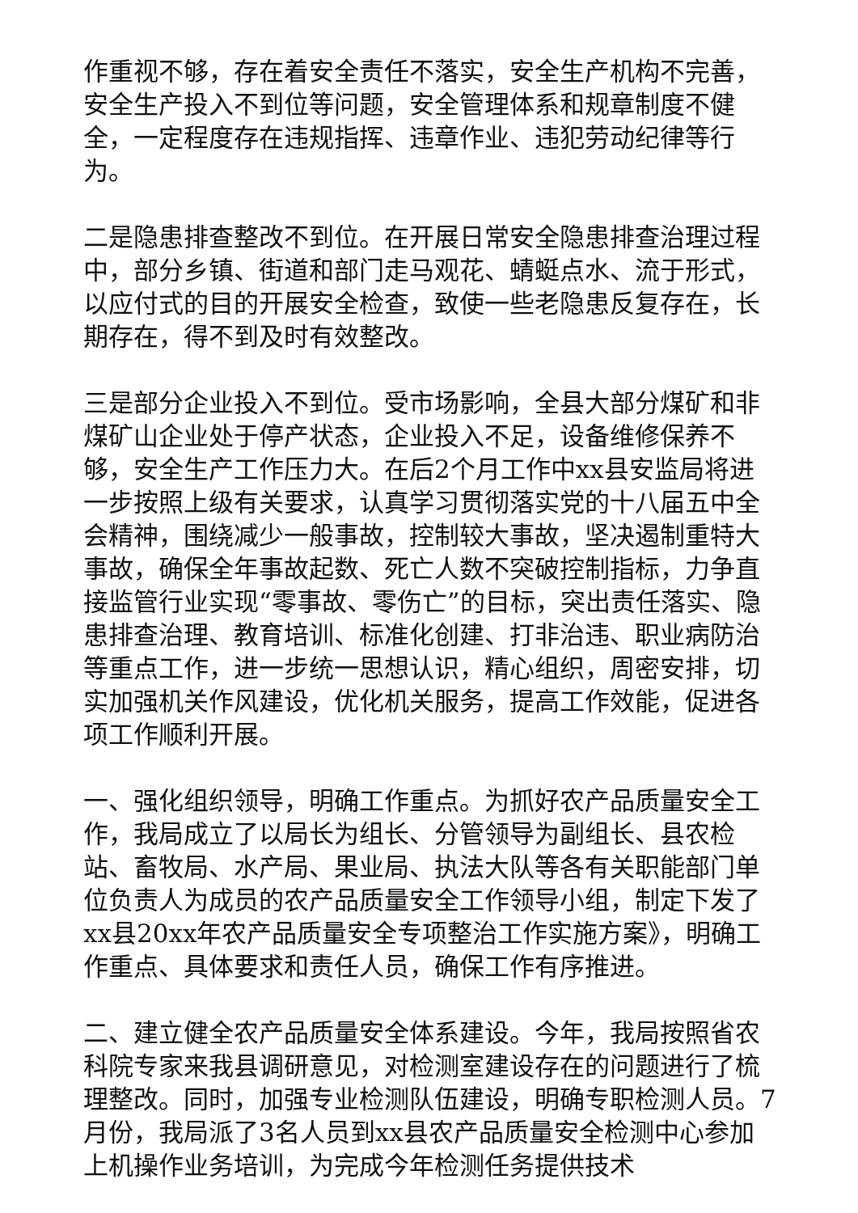作重视不够，存在着安全责任不落实，安全生产机构不完善，安全生产投入不到位等问题，安全管理体系和规章制度不健全，一定程度存在违规指挥、违章作业、违犯劳动纪律等行为。
二是隐患排查整改不到位。在开展日常安全隐患排查治理过程中，部分乡镇、街道和部门走马观花、蜻蜓点水、流于形式，以应付式的目的开展安全检查，致使一些老隐患反复存在，长期存在，得不到及时有效整改。
三是部分企业投入不到位。受市场影响，全县大部分煤矿和非煤矿山企业处于停产状态，企业投入不足，设备维修保养不够，安全生产工作压力大。在后2个月工作中xx县安监局将进一步按照上级有关要求，认真学习贯彻落实党的十八届五中全会精神，围绕减少一般事故，控制较大事故，坚决遏制重特大事故，确保全年事故起数、死亡人数不突破控制指标，力争直接监管行业实现“零事故、零伤亡”的目标，突出责任落实、隐患排查治理、教育培训、标准化创建、打非治违、职业病防治等重点工作，进一步统一思想认识，精心组织，周密安排，切实加强机关作风建设，优化机关服务，提高工作效能，促进各项工作顺利开展。
一、强化组织领导，明确工作重点。为抓好农产品质量安全工作，我局成立了以局长为组长、分管领导为副组长、县农检站、畜牧局、水产局、果业局、执法大队等各有关职能部门单位负责人为成员的农产品质量安全工作领导小组，制定下发了xx县20xx年农产品质量安全专项整治工作实施方案》，明确工作重点、具体要求和责任人员，确保工作有序推进。
二、建立健全农产品质量安全体系建设。今年，我局按照省农科院专家来我县调研意见，对检测室建设存在的问题进行了梳理整改。同时，加强专业检测队伍建设，明确专职检测人员。7月份，我局派了3名人员到xx县农产品质量安全检测中心参加上机操作业务培训，为完成今年检测任务提供技术